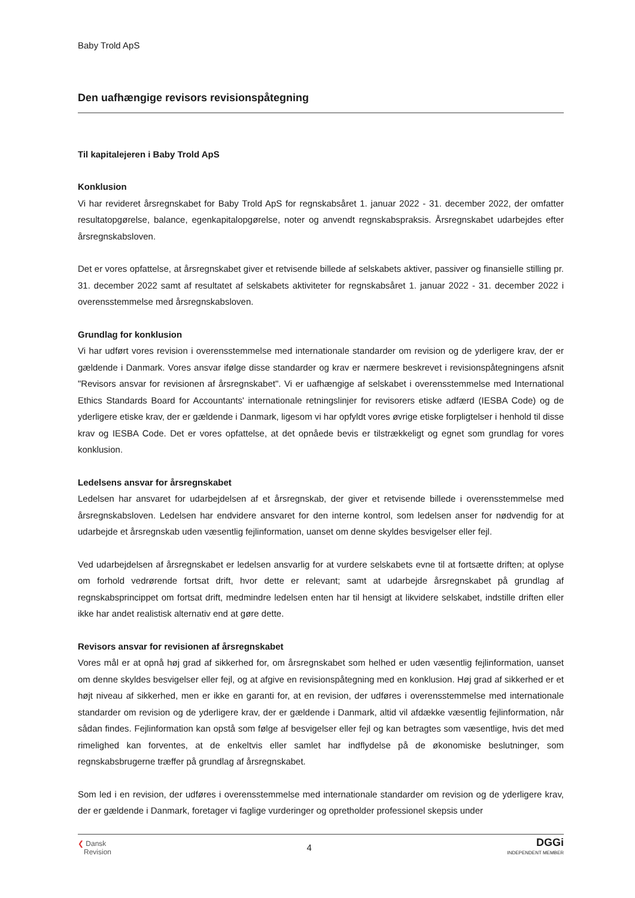Baby Trold ApS
Den uafhængige revisors revisionspåtegning
Til kapitalejeren i Baby Trold ApS
Konklusion
Vi har revideret årsregnskabet for Baby Trold ApS for regnskabsåret 1. januar 2022 - 31. december 2022, der omfatter resultatopgørelse, balance, egenkapitalopgørelse, noter og anvendt regnskabspraksis. Årsregnskabet udarbejdes efter årsregnskabsloven.
Det er vores opfattelse, at årsregnskabet giver et retvisende billede af selskabets aktiver, passiver og finansielle stilling pr. 31. december 2022 samt af resultatet af selskabets aktiviteter for regnskabsåret 1. januar 2022 - 31. december 2022 i overensstemmelse med årsregnskabsloven.
Grundlag for konklusion
Vi har udført vores revision i overensstemmelse med internationale standarder om revision og de yderligere krav, der er gældende i Danmark. Vores ansvar ifølge disse standarder og krav er nærmere beskrevet i revisionspåtegningens afsnit "Revisors ansvar for revisionen af årsregnskabet". Vi er uafhængige af selskabet i overensstemmelse med International Ethics Standards Board for Accountants' internationale retningslinjer for revisorers etiske adfærd (IESBA Code) og de yderligere etiske krav, der er gældende i Danmark, ligesom vi har opfyldt vores øvrige etiske forpligtelser i henhold til disse krav og IESBA Code. Det er vores opfattelse, at det opnåede bevis er tilstrækkeligt og egnet som grundlag for vores konklusion.
Ledelsens ansvar for årsregnskabet
Ledelsen har ansvaret for udarbejdelsen af et årsregnskab, der giver et retvisende billede i overensstemmelse med årsregnskabsloven. Ledelsen har endvidere ansvaret for den interne kontrol, som ledelsen anser for nødvendig for at udarbejde et årsregnskab uden væsentlig fejlinformation, uanset om denne skyldes besvigelser eller fejl.
Ved udarbejdelsen af årsregnskabet er ledelsen ansvarlig for at vurdere selskabets evne til at fortsætte driften; at oplyse om forhold vedrørende fortsat drift, hvor dette er relevant; samt at udarbejde årsregnskabet på grundlag af regnskabsprincippet om fortsat drift, medmindre ledelsen enten har til hensigt at likvidere selskabet, indstille driften eller ikke har andet realistisk alternativ end at gøre dette.
Revisors ansvar for revisionen af årsregnskabet
Vores mål er at opnå høj grad af sikkerhed for, om årsregnskabet som helhed er uden væsentlig fejlinformation, uanset om denne skyldes besvigelser eller fejl, og at afgive en revisionspåtegning med en konklusion. Høj grad af sikkerhed er et højt niveau af sikkerhed, men er ikke en garanti for, at en revision, der udføres i overensstemmelse med internationale standarder om revision og de yderligere krav, der er gældende i Danmark, altid vil afdække væsentlig fejlinformation, når sådan findes. Fejlinformation kan opstå som følge af besvigelser eller fejl og kan betragtes som væsentlige, hvis det med rimelighed kan forventes, at de enkeltvis eller samlet har indflydelse på de økonomiske beslutninger, som regnskabsbrugerne træffer på grundlag af årsregnskabet.
Som led i en revision, der udføres i overensstemmelse med internationale standarder om revision og de yderligere krav, der er gældende i Danmark, foretager vi faglige vurderinger og opretholder professionel skepsis under
❮ Dansk
Revision
4
DGGi
INDEPENDENT MEMBER